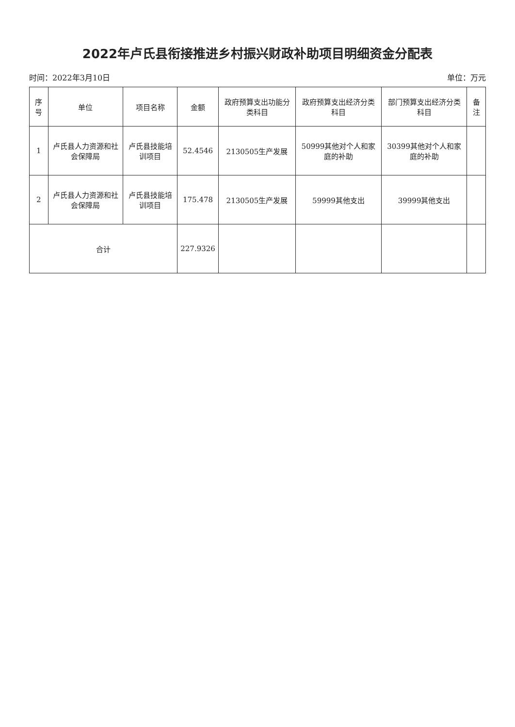2022年卢氏县衔接推进乡村振兴财政补助项目明细资金分配表
时间：2022年3月10日 单位：万元
| 序号 | 单位 | 项目名称 | 金额 | 政府预算支出功能分类科目 | 政府预算支出经济分类科目 | 部门预算支出经济分类科目 | 备注 |
| --- | --- | --- | --- | --- | --- | --- | --- |
| 1 | 卢氏县人力资源和社会保障局 | 卢氏县技能培训项目 | 52.4546 | 2130505生产发展 | 50999其他对个人和家庭的补助 | 30399其他对个人和家庭的补助 | |
| 2 | 卢氏县人力资源和社会保障局 | 卢氏县技能培训项目 | 175.478 | 2130505生产发展 | 59999其他支出 | 39999其他支出 | |
| 合计 | | | 227.9326 | | | | |